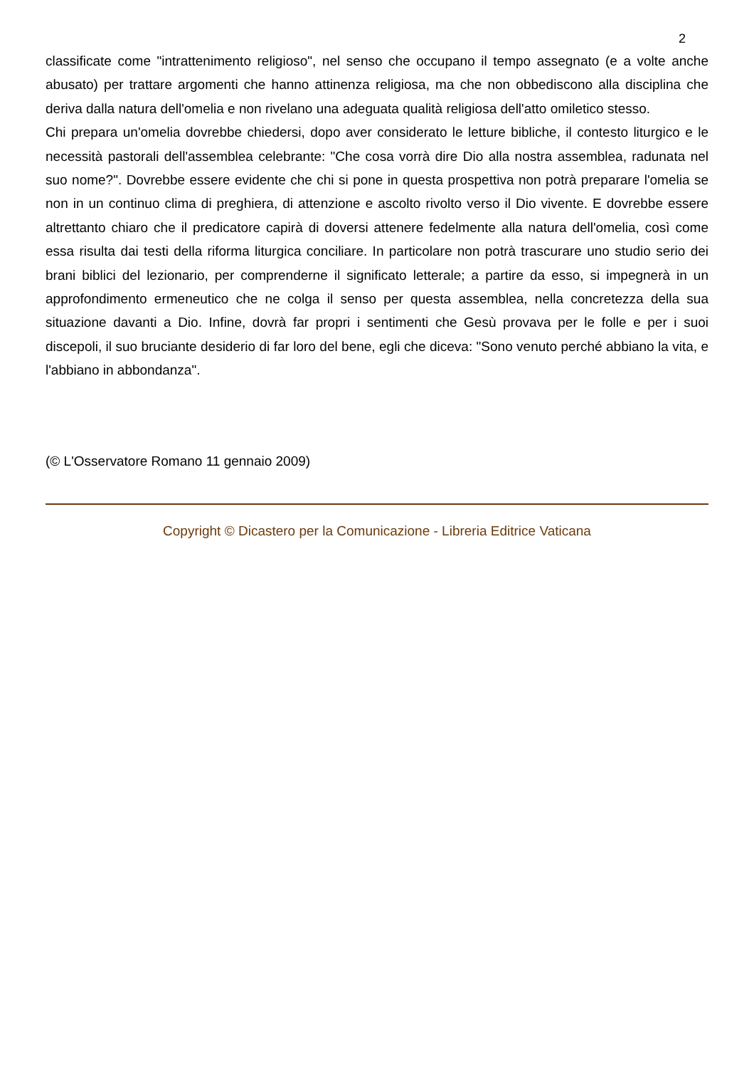2
classificate come "intrattenimento religioso", nel senso che occupano il tempo assegnato (e a volte anche abusato) per trattare argomenti che hanno attinenza religiosa, ma che non obbediscono alla disciplina che deriva dalla natura dell'omelia e non rivelano una adeguata qualità religiosa dell'atto omiletico stesso.
Chi prepara un'omelia dovrebbe chiedersi, dopo aver considerato le letture bibliche, il contesto liturgico e le necessità pastorali dell'assemblea celebrante: "Che cosa vorrà dire Dio alla nostra assemblea, radunata nel suo nome?". Dovrebbe essere evidente che chi si pone in questa prospettiva non potrà preparare l'omelia se non in un continuo clima di preghiera, di attenzione e ascolto rivolto verso il Dio vivente. E dovrebbe essere altrettanto chiaro che il predicatore capirà di doversi attenere fedelmente alla natura dell'omelia, così come essa risulta dai testi della riforma liturgica conciliare. In particolare non potrà trascurare uno studio serio dei brani biblici del lezionario, per comprenderne il significato letterale; a partire da esso, si impegnerà in un approfondimento ermeneutico che ne colga il senso per questa assemblea, nella concretezza della sua situazione davanti a Dio. Infine, dovrà far propri i sentimenti che Gesù provava per le folle e per i suoi discepoli, il suo bruciante desiderio di far loro del bene, egli che diceva: "Sono venuto perché abbiano la vita, e l'abbiano in abbondanza".
(© L'Osservatore Romano 11 gennaio 2009)
Copyright © Dicastero per la Comunicazione - Libreria Editrice Vaticana